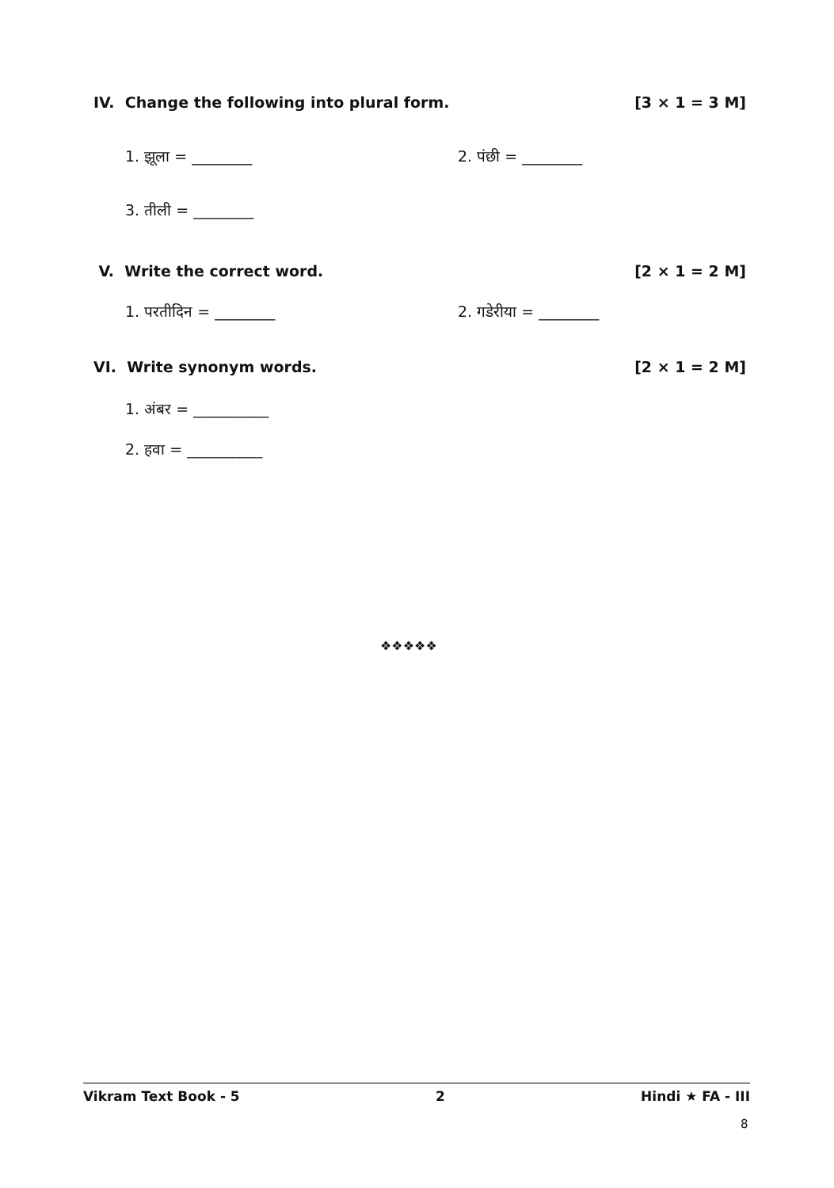IV. Change the following into plural form. [3 × 1 = 3 M]
1. झूला = ________ 2. पंछी = ________
3. तीली = ________
V. Write the correct word. [2 × 1 = 2 M]
1. परतीदिन = ________ 2. गडेरीया = ________
VI. Write synonym words. [2 × 1 = 2 M]
1. अंबर = __________
2. हवा = __________
❖❖❖❖❖
Vikram Text Book - 5 2 Hindi ★ FA - III
8